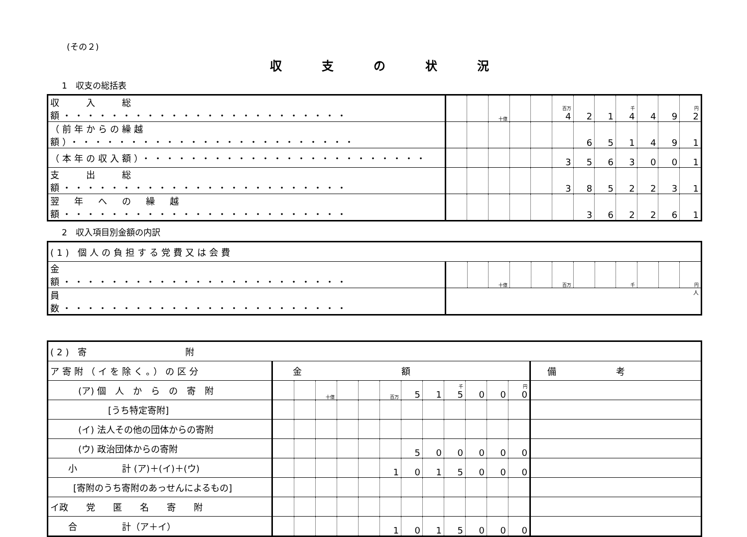(その２)
収支の状況
1　収支の総括表
| 収 入 総 額・・・・・・・・・・・・・・・・・・・・・・・・ | | | 十億 | | | 百万 4 | 2 | 1 | 千 4 | 4 | 9 | 円 2 |
| （前年からの繰越額）・・・・・・・・・・・・・・・・・・・・・・・・ | | | | | | | 6 | 5 | 1 | 4 | 9 | 1 |
| （本年の収入額）・・・・・・・・・・・・・・・・・・・・・・・・ | | | | | | 3 | 5 | 6 | 3 | 0 | 0 | 1 |
| 支 出 総 額・・・・・・・・・・・・・・・・・・・・・・・・ | | | | | | 3 | 8 | 5 | 2 | 2 | 3 | 1 |
| 翌 年 へ の 繰 越 額・・・・・・・・・・・・・・・・・・・・・・・・ | | | | | | | 3 | 6 | 2 | 2 | 6 | 1 |
2　収入項目別金額の内訳
| (1) 個人の負担する党費又は会費 | | | | | | | | | | | | |
| 金 額・・・・・・・・・・・・・・・・・・・・・・・・ | | | 十億 | | | 百万 | | | 千 | | | 円 |
| 員 数・・・・・・・・・・・・・・・・・・・・・・・・ | 人 | | | | | | | | | | | |
| (2) 寄 附 | | | | | | | | | | | | | |
| ア寄附（イを除く。）の区分 | 金額 | | | | | | | | | | | | 備考 |
| (ア) 個 人 か ら の 寄 附 | | | 十億 | | | 百万 | 5 | 1 | 千 5 | 0 | 0 | 円 0 | |
| [うち特定寄附] | | | | | | | | | | | | | |
| (イ) 法人その他の団体からの寄附 | | | | | | | | | | | | | |
| (ウ) 政治団体からの寄附 | | | | | | | 5 | 0 | 0 | 0 | 0 | 0 | |
| 小 計 (ア)＋(イ)＋(ウ) | | | | | | 1 | 0 | 1 | 5 | 0 | 0 | 0 | |
| [寄附のうち寄附のあっせんによるもの] | | | | | | | | | | | | | |
| イ政 党 匿 名 寄 附 | | | | | | | | | | | | | |
| 合 計（ア＋イ） | | | | | | 1 | 0 | 1 | 5 | 0 | 0 | 0 | |